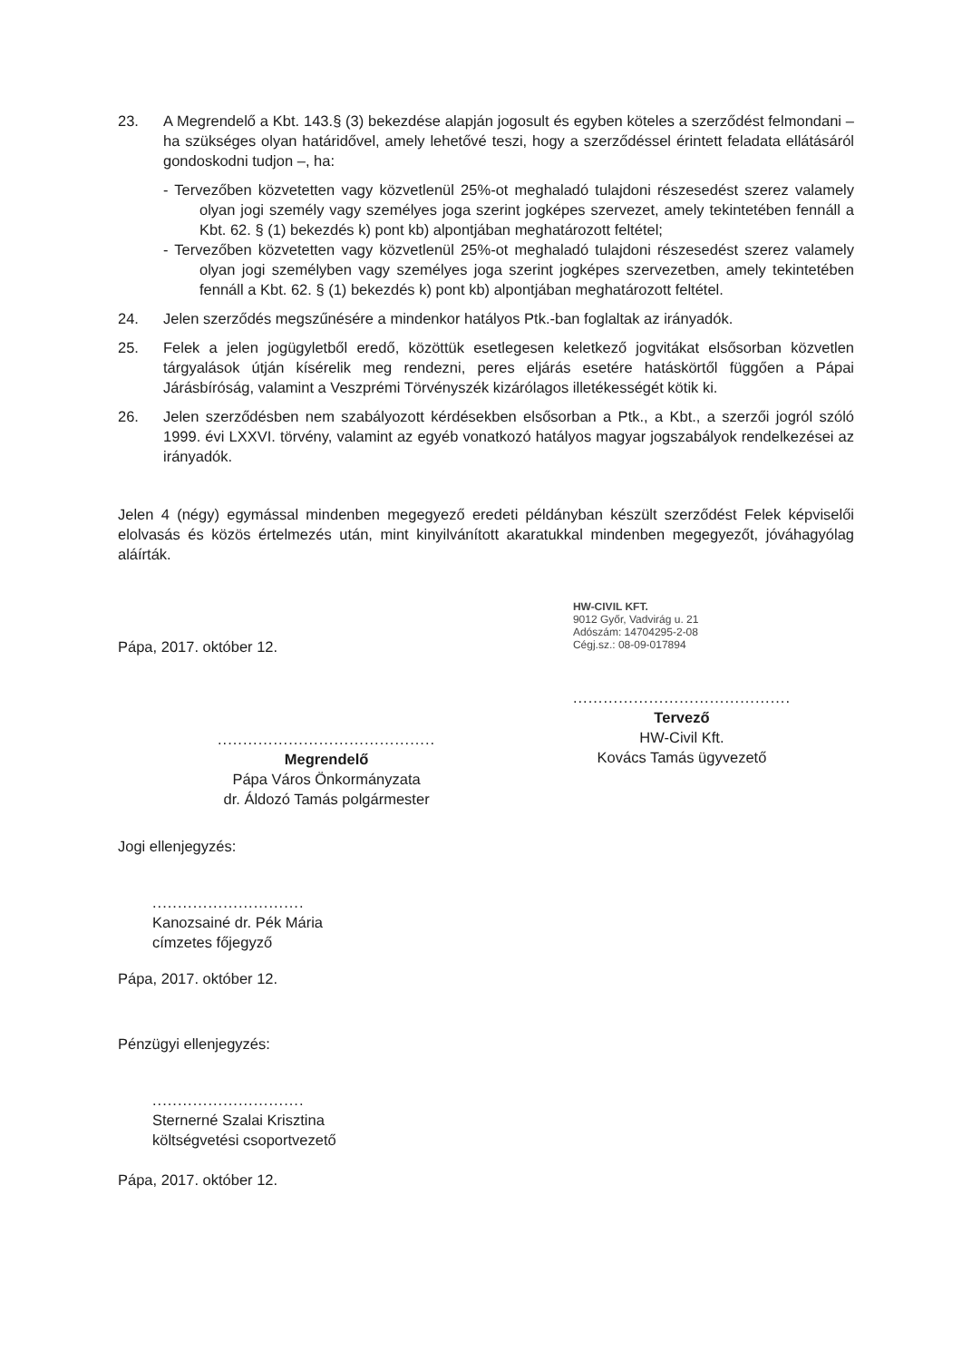23. A Megrendelő a Kbt. 143.§ (3) bekezdése alapján jogosult és egyben köteles a szerződést felmondani – ha szükséges olyan határidővel, amely lehetővé teszi, hogy a szerződéssel érintett feladata ellátásáról gondoskodni tudjon –, ha:
- Tervezőben közvetetten vagy közvetlenül 25%-ot meghaladó tulajdoni részesedést szerez valamely olyan jogi személy vagy személyes joga szerint jogképes szervezet, amely tekintetében fennáll a Kbt. 62. § (1) bekezdés k) pont kb) alpontjában meghatározott feltétel;
- Tervezőben közvetetten vagy közvetlenül 25%-ot meghaladó tulajdoni részesedést szerez valamely olyan jogi személyben vagy személyes joga szerint jogképes szervezetben, amely tekintetében fennáll a Kbt. 62. § (1) bekezdés k) pont kb) alpontjában meghatározott feltétel.
24. Jelen szerződés megszűnésére a mindenkor hatályos Ptk.-ban foglaltak az irányadók.
25. Felek a jelen jogügyletből eredő, közöttük esetlegesen keletkező jogvitákat elsősorban közvetlen tárgyalások útján kísérelik meg rendezni, peres eljárás esetére hatáskörtől függően a Pápai Járásbíróság, valamint a Veszprémi Törvényszék kizárólagos illetékességét kötik ki.
26. Jelen szerződésben nem szabályozott kérdésekben elsősorban a Ptk., a Kbt., a szerzői jogról szóló 1999. évi LXXVI. törvény, valamint az egyéb vonatkozó hatályos magyar jogszabályok rendelkezései az irányadók.
Jelen 4 (négy) egymással mindenben megegyező eredeti példányban készült szerződést Felek képviselői elolvasás és közös értelmezés után, mint kinyilvánított akaratukkal mindenben megegyezőt, jóváhagyólag aláírták.
Pápa, 2017. október 12.
...........................................
Megrendelő
Pápa Város Önkormányzata
dr. Áldozó Tamás polgármester
HW-CIVIL KFT.
9012 Győr, Vadvirág u. 21
Adószám: 14704295-2-08
Cégj.sz.: 08-09-017894
...........................................
Tervező
HW-Civil Kft.
Kovács Tamás ügyvezető
Jogi ellenjegyzés:
..............................
Kanozsainé dr. Pék Mária
címzetes főjegyző
Pápa, 2017. október 12.
Pénzügyi ellenjegyzés:
..............................
Sternerné Szalai Krisztina
költségvetési csoportvezető
Pápa, 2017. október 12.